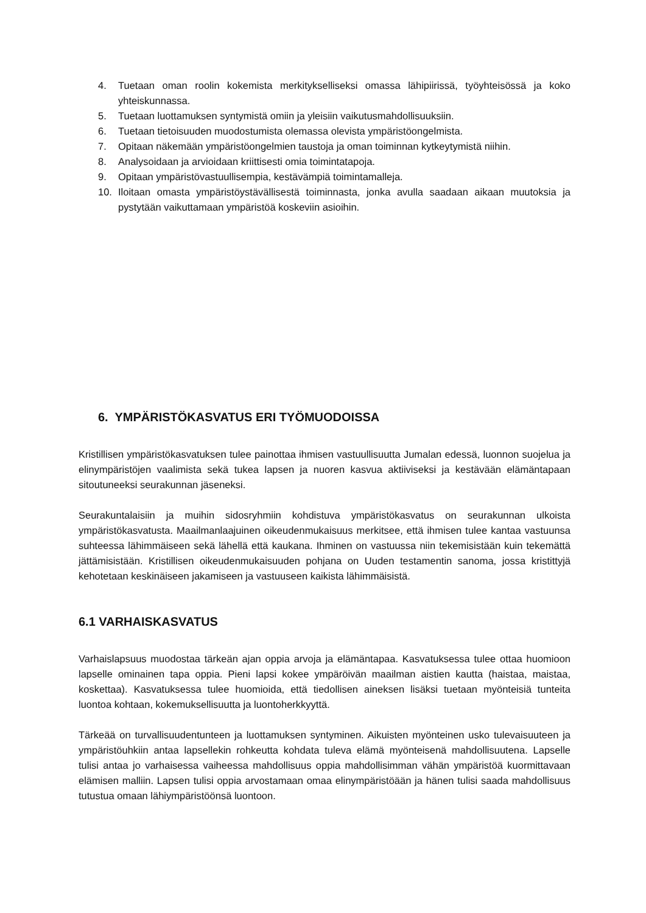4. Tuetaan oman roolin kokemista merkitykselliseksi omassa lähipiirissä, työyhteisössä ja koko yhteiskunnassa.
5. Tuetaan luottamuksen syntymistä omiin ja yleisiin vaikutusmahdollisuuksiin.
6. Tuetaan tietoisuuden muodostumista olemassa olevista ympäristöongelmista.
7. Opitaan näkemään ympäristöongelmien taustoja ja oman toiminnan kytkeytymistä niihin.
8. Analysoidaan ja arvioidaan kriittisesti omia toimintatapoja.
9. Opitaan ympäristövastuullisempia, kestävämpiä toimintamalleja.
10. Iloitaan omasta ympäristöystävällisestä toiminnasta, jonka avulla saadaan aikaan muutoksia ja pystytään vaikuttamaan ympäristöä koskeviin asioihin.
6. YMPÄRISTÖKASVATUS ERI TYÖMUODOISSA
Kristillisen ympäristökasvatuksen tulee painottaa ihmisen vastuullisuutta Jumalan edessä, luonnon suojelua ja elinympäristöjen vaalimista sekä tukea lapsen ja nuoren kasvua aktiiviseksi ja kestävään elämäntapaan sitoutuneeksi seurakunnan jäseneksi.
Seurakuntalaisiin ja muihin sidosryhmiin kohdistuva ympäristökasvatus on seurakunnan ulkoista ympäristökasvatusta. Maailmanlaajuinen oikeudenmukaisuus merkitsee, että ihmisen tulee kantaa vastuunsa suhteessa lähimmäiseen sekä lähellä että kaukana. Ihminen on vastuussa niin tekemisistään kuin tekemättä jättämisistään. Kristillisen oikeudenmukaisuuden pohjana on Uuden testamentin sanoma, jossa kristittyjä kehotetaan keskinäiseen jakamiseen ja vastuuseen kaikista lähimmäisistä.
6.1 VARHAISKASVATUS
Varhaislapsuus muodostaa tärkeän ajan oppia arvoja ja elämäntapaa. Kasvatuksessa tulee ottaa huomioon lapselle ominainen tapa oppia. Pieni lapsi kokee ympäröivän maailman aistien kautta (haistaa, maistaa, koskettaa). Kasvatuksessa tulee huomioida, että tiedollisen aineksen lisäksi tuetaan myönteisiä tunteita luontoa kohtaan, kokemuksellisuutta ja luontoherkkyyttä.
Tärkeää on turvallisuudentunteen ja luottamuksen syntyminen. Aikuisten myönteinen usko tulevaisuuteen ja ympäristöuhkiin antaa lapsellekin rohkeutta kohdata tuleva elämä myönteisenä mahdollisuutena. Lapselle tulisi antaa jo varhaisessa vaiheessa mahdollisuus oppia mahdollisimman vähän ympäristöä kuormittavaan elämisen malliin. Lapsen tulisi oppia arvostamaan omaa elinympäristöään ja hänen tulisi saada mahdollisuus tutustua omaan lähiympäristöönsä luontoon.